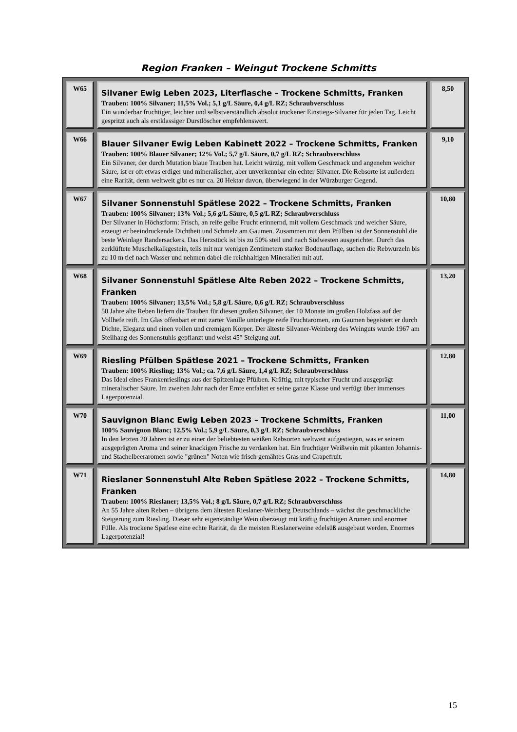Region Franken – Weingut Trockene Schmitts
| W65 | Silvaner Ewig Leben 2023, Literflasche – Trockene Schmitts, Franken Trauben: 100% Silvaner; 11,5% Vol.; 5,1 g/L Säure, 0,4 g/L RZ; Schraubverschluss Ein wunderbar fruchtiger, leichter und selbstverständlich absolut trockener Einstiegs-Silvaner für jeden Tag. Leicht gespritzt auch als erstklassiger Durstlöscher empfehlenswert. | 8,50 |
| W66 | Blauer Silvaner Ewig Leben Kabinett 2022 – Trockene Schmitts, Franken Trauben: 100% Blauer Silvaner; 12% Vol.; 5,7 g/L Säure, 0,7 g/L RZ; Schraubverschluss Ein Silvaner, der durch Mutation blaue Trauben hat. Leicht würzig, mit vollem Geschmack und angenehm weicher Säure, ist er oft etwas erdiger und mineralischer, aber unverkennbar ein echter Silvaner. Die Rebsorte ist außerdem eine Rarität, denn weltweit gibt es nur ca. 20 Hektar davon, überwiegend in der Würzburger Gegend. | 9,10 |
| W67 | Silvaner Sonnenstuhl Spätlese 2022 – Trockene Schmitts, Franken Trauben: 100% Silvaner; 13% Vol.; 5,6 g/L Säure, 0,5 g/L RZ; Schraubverschluss Der Silvaner in Höchstform: Frisch, an reife gelbe Frucht erinnernd, mit vollem Geschmack und weicher Säure, erzeugt er beeindruckende Dichtheit und Schmelz am Gaumen. Zusammen mit dem Pfülben ist der Sonnenstuhl die beste Weinlage Randersackers. Das Herzstück ist bis zu 50% steil und nach Südwesten ausgerichtet. Durch das zerklüftete Muschelkalkgestein, teils mit nur wenigen Zentimetern starker Bodenauflage, suchen die Rebwurzeln bis zu 10 m tief nach Wasser und nehmen dabei die reichhaltigen Mineralien mit auf. | 10,80 |
| W68 | Silvaner Sonnenstuhl Spätlese Alte Reben 2022 – Trockene Schmitts, Franken Trauben: 100% Silvaner; 13,5% Vol.; 5,8 g/L Säure, 0,6 g/L RZ; Schraubverschluss 50 Jahre alte Reben liefern die Trauben für diesen großen Silvaner, der 10 Monate im großen Holzfass auf der Vollhefe reift. Im Glas offenbart er mit zarter Vanille unterlegte reife Fruchtaromen, am Gaumen begeistert er durch Dichte, Eleganz und einen vollen und cremigen Körper. Der älteste Silvaner-Weinberg des Weinguts wurde 1967 am Steilhang des Sonnenstuhls gepflanzt und weist 45° Steigung auf. | 13,20 |
| W69 | Riesling Pfülben Spätlese 2021 – Trockene Schmitts, Franken Trauben: 100% Riesling; 13% Vol.; ca. 7,6 g/L Säure, 1,4 g/L RZ; Schraubverschluss Das Ideal eines Frankenrieslings aus der Spitzenlage Pfülben. Kräftig, mit typischer Frucht und ausgeprägt mineralischer Säure. Im zweiten Jahr nach der Ernte entfaltet er seine ganze Klasse und verfügt über immenses Lagerpotenzial. | 12,80 |
| W70 | Sauvignon Blanc Ewig Leben 2023 – Trockene Schmitts, Franken 100% Sauvignon Blanc; 12,5% Vol.; 5,9 g/L Säure, 0,3 g/L RZ; Schraubverschluss In den letzten 20 Jahren ist er zu einer der beliebtesten weißen Rebsorten weltweit aufgestiegen, was er seinem ausgeprägten Aroma und seiner knackigen Frische zu verdanken hat. Ein fruchtiger Weißwein mit pikanten Johannis- und Stachelbeeraromen sowie "grünen" Noten wie frisch gemähtes Gras und Grapefruit. | 11,00 |
| W71 | Rieslaner Sonnenstuhl Alte Reben Spätlese 2022 – Trockene Schmitts, Franken Trauben: 100% Rieslaner; 13,5% Vol.; 8 g/L Säure, 0,7 g/L RZ; Schraubverschluss An 55 Jahre alten Reben – übrigens dem ältesten Rieslaner-Weinberg Deutschlands – wächst die geschmackliche Steigerung zum Riesling. Dieser sehr eigenständige Wein überzeugt mit kräftig fruchtigen Aromen und enormer Fülle. Als trockene Spätlese eine echte Rarität, da die meisten Rieslanerweine edelsüß ausgebaut werden. Enormes Lagerpotenzial! | 14,80 |
15